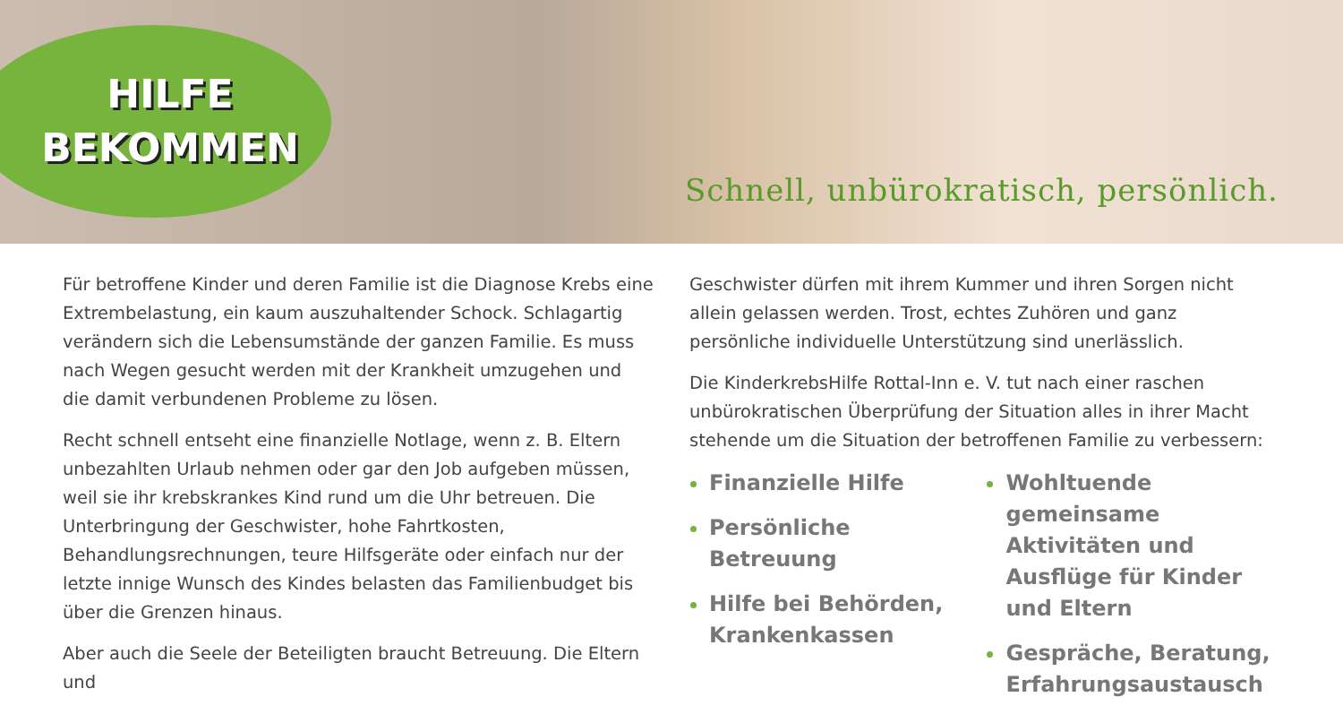HILFE
BEKOMMEN
Schnell, unbürokratisch, persönlich.
Für betroffene Kinder und deren Familie ist die Diagnose Krebs eine Extrembelastung, ein kaum auszuhaltender Schock. Schlagartig verändern sich die Lebensumstände der ganzen Familie. Es muss nach Wegen gesucht werden mit der Krankheit umzugehen und die damit verbundenen Probleme zu lösen.
Recht schnell entseht eine finanzielle Notlage, wenn z. B. Eltern unbezahlten Urlaub nehmen oder gar den Job aufgeben müssen, weil sie ihr krebskrankes Kind rund um die Uhr betreuen. Die Unterbringung der Geschwister, hohe Fahrtkosten, Behandlungsrechnungen, teure Hilfsgeräte oder einfach nur der letzte innige Wunsch des Kindes belasten das Familienbudget bis über die Grenzen hinaus.
Aber auch die Seele der Beteiligten braucht Betreuung. Die Eltern und
Geschwister dürfen mit ihrem Kummer und ihren Sorgen nicht allein gelassen werden. Trost, echtes Zuhören und ganz persönliche individuelle Unterstützung sind unerlässlich.
Die KinderkrebsHilfe Rottal-Inn e. V. tut nach einer raschen unbürokratischen Überprüfung der Situation alles in ihrer Macht stehende um die Situation der betroffenen Familie zu verbessern:
Finanzielle Hilfe
Persönliche Betreuung
Hilfe bei Behörden, Krankenkassen
Wohltuende gemeinsame Aktivitäten und Ausflüge für Kinder und Eltern
Gespräche, Beratung, Erfahrungsaustausch